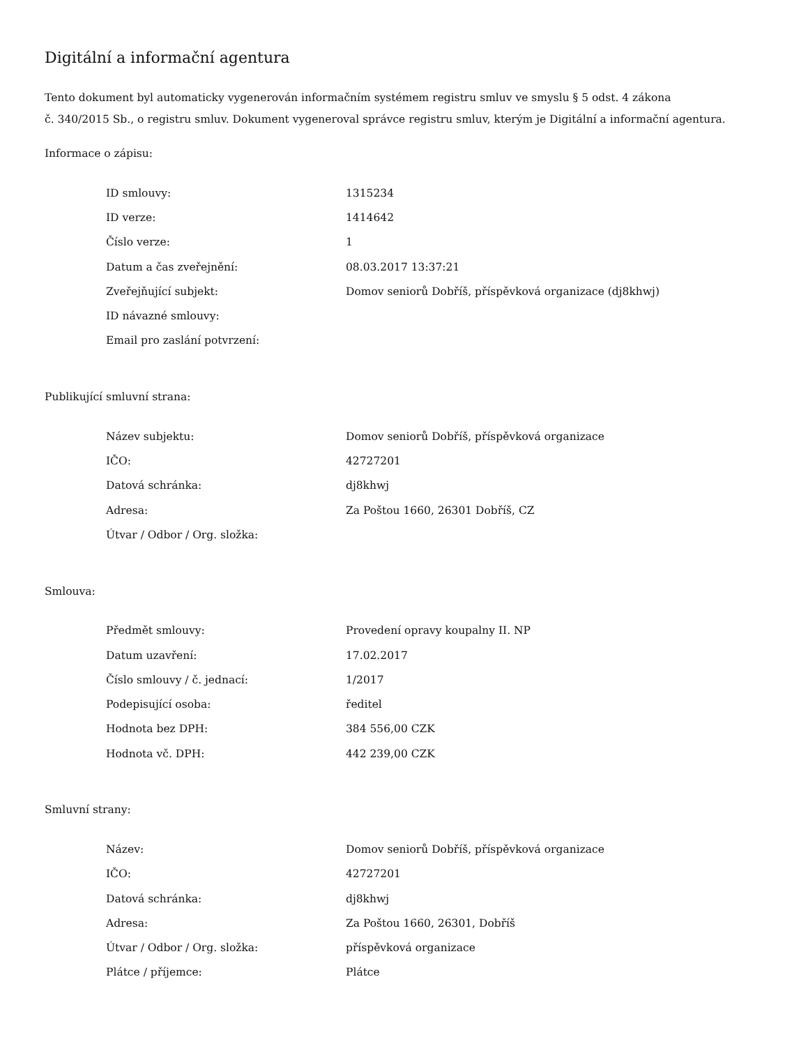Digitální a informační agentura
Tento dokument byl automaticky vygenerován informačním systémem registru smluv ve smyslu § 5 odst. 4 zákona
č. 340/2015 Sb., o registru smluv. Dokument vygeneroval správce registru smluv, kterým je Digitální a informační agentura.
Informace o zápisu:
| ID smlouvy: | 1315234 |
| ID verze: | 1414642 |
| Číslo verze: | 1 |
| Datum a čas zveřejnění: | 08.03.2017 13:37:21 |
| Zveřejňující subjekt: | Domov seniorů Dobříš, příspěvková organizace (dj8khwj) |
| ID návazné smlouvy: | |
| Email pro zaslání potvrzení: | |
Publikující smluvní strana:
| Název subjektu: | Domov seniorů Dobříš, příspěvková organizace |
| IČO: | 42727201 |
| Datová schránka: | dj8khwj |
| Adresa: | Za Poštou 1660, 26301 Dobříš, CZ |
| Útvar / Odbor / Org. složka: | |
Smlouva:
| Předmět smlouvy: | Provedení opravy koupalny II. NP |
| Datum uzavření: | 17.02.2017 |
| Číslo smlouvy / č. jednací: | 1/2017 |
| Podepisující osoba: | ředitel |
| Hodnota bez DPH: | 384 556,00 CZK |
| Hodnota vč. DPH: | 442 239,00 CZK |
Smluvní strany:
| Název: | Domov seniorů Dobříš, příspěvková organizace |
| IČO: | 42727201 |
| Datová schránka: | dj8khwj |
| Adresa: | Za Poštou 1660, 26301, Dobříš |
| Útvar / Odbor / Org. složka: | příspěvková organizace |
| Plátce / příjemce: | Plátce |